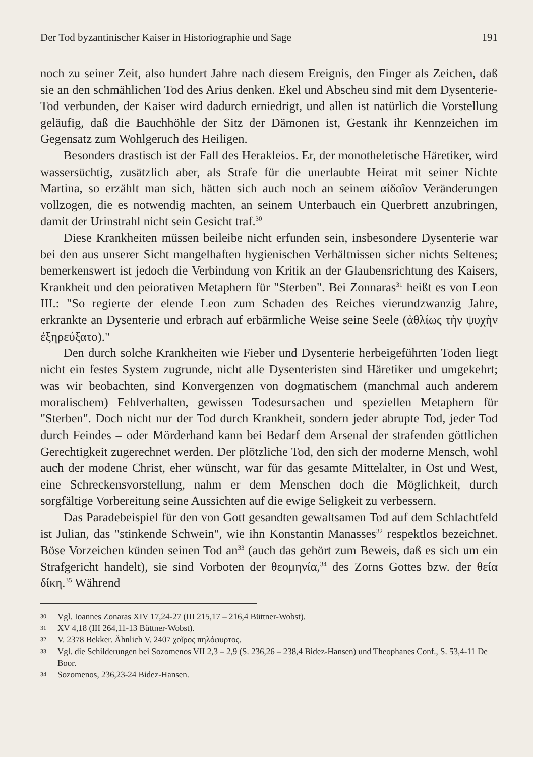Der Tod byzantinischer Kaiser in Historiographie und Sage 191
noch zu seiner Zeit, also hundert Jahre nach diesem Ereignis, den Finger als Zeichen, daß sie an den schmählichen Tod des Arius denken. Ekel und Abscheu sind mit dem Dysenterie-Tod verbunden, der Kaiser wird dadurch erniedrigt, und allen ist natürlich die Vorstellung geläufig, daß die Bauchhöhle der Sitz der Dämonen ist, Gestank ihr Kennzeichen im Gegensatz zum Wohlgeruch des Heiligen.
Besonders drastisch ist der Fall des Herakleios. Er, der monotheletische Häretiker, wird wassersüchtig, zusätzlich aber, als Strafe für die unerlaubte Heirat mit seiner Nichte Martina, so erzählt man sich, hätten sich auch noch an seinem αἰδοῖον Veränderungen vollzogen, die es notwendig machten, an seinem Unterbauch ein Querbrett anzubringen, damit der Urinstrahl nicht sein Gesicht traf.<sup>30</sup>
Diese Krankheiten müssen beileibe nicht erfunden sein, insbesondere Dysenterie war bei den aus unserer Sicht mangelhaften hygienischen Verhältnissen sicher nichts Seltenes; bemerkenswert ist jedoch die Verbindung von Kritik an der Glaubensrichtung des Kaisers, Krankheit und den peiorativen Metaphern für "Sterben". Bei Zonnaras<sup>31</sup> heißt es von Leon III.: "So regierte der elende Leon zum Schaden des Reiches vierundzwanzig Jahre, erkrankte an Dysenterie und erbrach auf erbärmliche Weise seine Seele (ἀθλίως τὴν ψυχὴν ἐξηρεύξατο)."
Den durch solche Krankheiten wie Fieber und Dysenterie herbeigeführten Toden liegt nicht ein festes System zugrunde, nicht alle Dysenteristen sind Häretiker und umgekehrt; was wir beobachten, sind Konvergenzen von dogmatischem (manchmal auch anderem moralischem) Fehlverhalten, gewissen Todesursachen und speziellen Metaphern für "Sterben". Doch nicht nur der Tod durch Krankheit, sondern jeder abrupte Tod, jeder Tod durch Feindes – oder Mörderhand kann bei Bedarf dem Arsenal der strafenden göttlichen Gerechtigkeit zugerechnet werden. Der plötzliche Tod, den sich der moderne Mensch, wohl auch der modene Christ, eher wünscht, war für das gesamte Mittelalter, in Ost und West, eine Schreckensvorstellung, nahm er dem Menschen doch die Möglichkeit, durch sorgfältige Vorbereitung seine Aussichten auf die ewige Seligkeit zu verbessern.
Das Paradebeispiel für den von Gott gesandten gewaltsamen Tod auf dem Schlachtfeld ist Julian, das "stinkende Schwein", wie ihn Konstantin Manasses<sup>32</sup> respektlos bezeichnet. Böse Vorzeichen künden seinen Tod an<sup>33</sup> (auch das gehört zum Beweis, daß es sich um ein Strafgericht handelt), sie sind Vorboten der θεομηνία,<sup>34</sup> des Zorns Gottes bzw. der θεία δίκη.<sup>35</sup> Während
30 Vgl. Ioannes Zonaras XIV 17,24-27 (III 215,17 – 216,4 Büttner-Wobst).
31 XV 4,18 (III 264,11-13 Büttner-Wobst).
32 V. 2378 Bekker. Ähnlich V. 2407 χοῖρος πηλόφυρτος.
33 Vgl. die Schilderungen bei Sozomenos VII 2,3 – 2,9 (S. 236,26 – 238,4 Bidez-Hansen) und Theophanes Conf., S. 53,4-11 De Boor.
34 Sozomenos, 236,23-24 Bidez-Hansen.